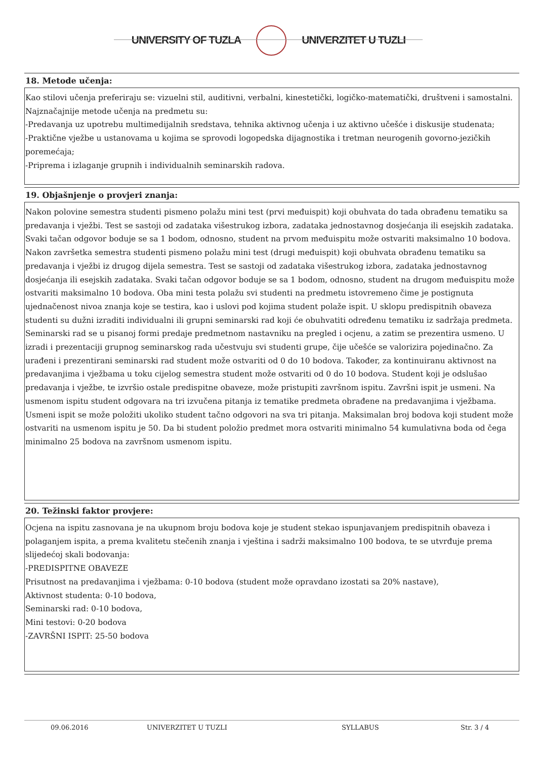UNIVERSITY OF TUZLA UNIVERZITET U TUZLI
18. Metode učenja:
Kao stilovi učenja preferiraju se: vizuelni stil, auditivni, verbalni, kinestetički, logičko-matematički, društveni i samostalni. Najznačajnije metode učenja na predmetu su:
-Predavanja uz upotrebu multimedijalnih sredstava, tehnika aktivnog učenja i uz aktivno učešće i diskusije studenata;
-Praktične vježbe u ustanovama u kojima se sprovodi logopedska dijagnostika i tretman neurogenih govorno-jezičkih poremećaja;
-Priprema i izlaganje grupnih i individualnih seminarskih radova.
19. Objašnjenje o provjeri znanja:
Nakon polovine semestra studenti pismeno polažu mini test (prvi međuispit) koji obuhvata do tada obrađenu tematiku sa predavanja i vježbi. Test se sastoji od zadataka višestrukog izbora, zadataka jednostavnog dosjećanja ili esejskih zadataka. Svaki tačan odgovor boduje se sa 1 bodom, odnosno, student na prvom međuispitu može ostvariti maksimalno 10 bodova. Nakon završetka semestra studenti pismeno polažu mini test (drugi međuispit) koji obuhvata obrađenu tematiku sa predavanja i vježbi iz drugog dijela semestra. Test se sastoji od zadataka višestrukog izbora, zadataka jednostavnog dosjećanja ili esejskih zadataka. Svaki tačan odgovor boduje se sa 1 bodom, odnosno, student na drugom međuispitu može ostvariti maksimalno 10 bodova. Oba mini testa polažu svi studenti na predmetu istovremeno čime je postignuta ujednačenost nivoa znanja koje se testira, kao i uslovi pod kojima student polaže ispit. U sklopu predispitnih obaveza studenti su dužni izraditi individualni ili grupni seminarski rad koji će obuhvatiti određenu tematiku iz sadržaja predmeta. Seminarski rad se u pisanoj formi predaje predmetnom nastavniku na pregled i ocjenu, a zatim se prezentira usmeno. U izradi i prezentaciji grupnog seminarskog rada učestvuju svi studenti grupe, čije učešće se valorizira pojedinačno. Za urađeni i prezentirani seminarski rad student može ostvariti od 0 do 10 bodova. Također, za kontinuiranu aktivnost na predavanjima i vježbama u toku cijelog semestra student može ostvariti od 0 do 10 bodova. Student koji je odslušao predavanja i vježbe, te izvršio ostale predispitne obaveze, može pristupiti završnom ispitu. Završni ispit je usmeni. Na usmenom ispitu student odgovara na tri izvučena pitanja iz tematike predmeta obrađene na predavanjima i vježbama. Usmeni ispit se može položiti ukoliko student tačno odgovori na sva tri pitanja. Maksimalan broj bodova koji student može ostvariti na usmenom ispitu je 50. Da bi student položio predmet mora ostvariti minimalno 54 kumulativna boda od čega minimalno 25 bodova na završnom usmenom ispitu.
20. Težinski faktor provjere:
Ocjena na ispitu zasnovana je na ukupnom broju bodova koje je student stekao ispunjavanjem predispitnih obaveza i polaganjem ispita, a prema kvalitetu stečenih znanja i vještina i sadrži maksimalno 100 bodova, te se utvrđuje prema slijedećoj skali bodovanja:
-PREDISPITNE OBAVEZE
Prisutnost na predavanjima i vježbama: 0-10 bodova (student može opravdano izostati sa 20% nastave),
Aktivnost studenta: 0-10 bodova,
Seminarski rad: 0-10 bodova,
Mini testovi: 0-20 bodova
-ZAVRŠNI ISPIT: 25-50 bodova
09.06.2016 UNIVERZITET U TUZLI SYLLABUS Str. 3 / 4